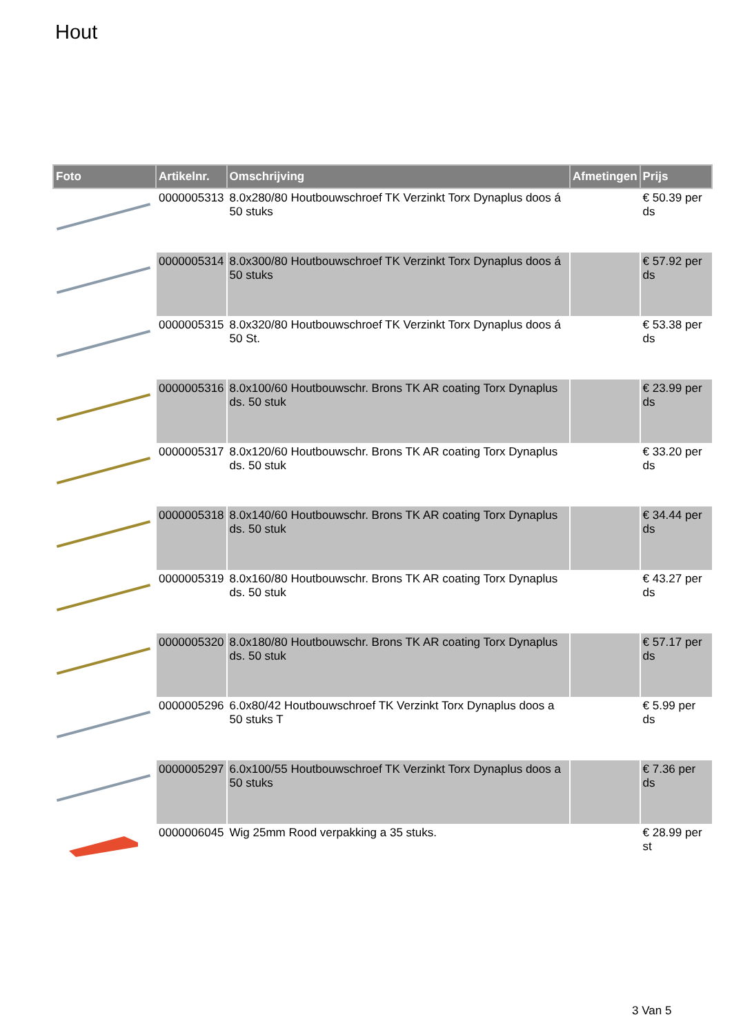Hout
| Foto | Artikelnr. | Omschrijving | Afmetingen | Prijs |
| --- | --- | --- | --- | --- |
| | 0000005313 | 8.0x280/80 Houtbouwschroef TK Verzinkt Torx Dynaplus doos á 50 stuks | | € 50.39 per ds |
| | 0000005314 | 8.0x300/80 Houtbouwschroef TK Verzinkt Torx Dynaplus doos á 50 stuks | | € 57.92 per ds |
| | 0000005315 | 8.0x320/80 Houtbouwschroef TK Verzinkt Torx Dynaplus doos á 50 St. | | € 53.38 per ds |
| | 0000005316 | 8.0x100/60 Houtbouwschr. Brons TK AR coating Torx Dynaplus ds. 50 stuk | | € 23.99 per ds |
| | 0000005317 | 8.0x120/60 Houtbouwschr. Brons TK AR coating Torx Dynaplus ds. 50 stuk | | € 33.20 per ds |
| | 0000005318 | 8.0x140/60 Houtbouwschr. Brons TK AR coating Torx Dynaplus ds. 50 stuk | | € 34.44 per ds |
| | 0000005319 | 8.0x160/80 Houtbouwschr. Brons TK AR coating Torx Dynaplus ds. 50 stuk | | € 43.27 per ds |
| | 0000005320 | 8.0x180/80 Houtbouwschr. Brons TK AR coating Torx Dynaplus ds. 50 stuk | | € 57.17 per ds |
| | 0000005296 | 6.0x80/42 Houtbouwschroef TK Verzinkt Torx Dynaplus doos a 50 stuks T | | € 5.99 per ds |
| | 0000005297 | 6.0x100/55 Houtbouwschroef TK Verzinkt Torx Dynaplus doos a 50 stuks | | € 7.36 per ds |
| | 0000006045 | Wig 25mm Rood verpakking a 35 stuks. | | € 28.99 per st |
3 Van 5